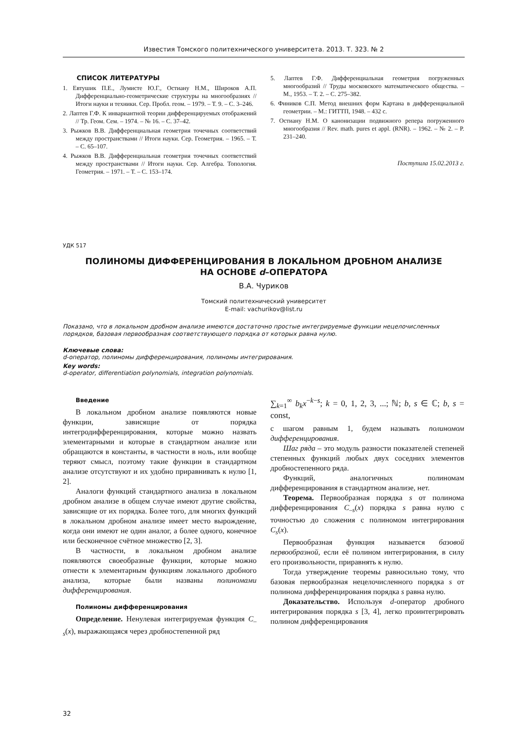Известия Томского политехнического университета. 2013. Т. 323. № 2
СПИСОК ЛИТЕРАТУРЫ
1. Евтушик П.Е., Лумисте Ю.Г., Остиану Н.М., Широков А.П. Дифференциально-геометрические структуры на многообразиях // Итоги науки и техники. Сер. Пробл. геом. – 1979. – Т. 9. – С. 3–246.
2. Лаптев Г.Ф. К инвариантной теории дифференцируемых отображений // Тр. Геом. Сем. – 1974. – № 16. – С. 37–42.
3. Рыжков В.В. Дифференциальная геометрия точечных соответствий между пространствами // Итоги науки. Сер. Геометрия. – 1965. – Т. – С. 65–107.
4. Рыжков В.В. Дифференциальная геометрия точечных соответствий между пространствами // Итоги науки. Сер. Алгебра. Топология. Геометрия. – 1971. – Т. – С. 153–174.
5. Лаптев Г.Ф. Дифференциальная геометрия погруженных многообразий // Труды московского математического общества. – М., 1953. – Т. 2. – С. 275–382.
6. Фиников С.П. Метод внешних форм Картана в дифференциальной геометрии. – М.: ГИТТП, 1948. – 432 с.
7. Остиану Н.М. О канонизации подвижного репера погруженного многообразия // Rev. math. pures et appl. (RNR). – 1962. – № 2. – P. 231–240.
Поступила 15.02.2013 г.
УДК 517
ПОЛИНОМЫ ДИФФЕРЕНЦИРОВАНИЯ В ЛОКАЛЬНОМ ДРОБНОМ АНАЛИЗЕ
НА ОСНОВЕ d–ОПЕРАТОРА
В.А. Чуриков
Томский политехнический университет
E-mail: vachurikov@list.ru
Показано, что в локальном дробном анализе имеются достаточно простые интегрируемые функции нецелочисленных порядков, базовая первообразная соответствующего порядка от которых равна нулю.
Ключевые слова:
d-оператор, полиномы дифференцирования, полиномы интегрирования.
Key words:
d-operator, differentiation polynomials, integration polynomials.
Введение
В локальном дробном анализе появляются новые функции, зависящие от порядка интегродифференцирования, которые можно назвать элементарными и которые в стандартном анализе или обращаются в константы, в частности в ноль, или вообще теряют смысл, поэтому такие функции в стандартном анализе отсутствуют и их удобно приравнивать к нулю [1, 2].
Аналоги функций стандартного анализа в локальном дробном анализе в общем случае имеют другие свойства, зависящие от их порядка. Более того, для многих функций в локальном дробном анализе имеет место вырождение, когда они имеют не один аналог, а более одного, конечное или бесконечное счётное множество [2, 3].
В частности, в локальном дробном анализе появляются своеобразные функции, которые можно отнести к элементарным функциям локального дробного анализа, которые были названы полиномами дифференцирования.
Полиномы дифференцирования
Определение. Ненулевая интегрируемая функция C<sub>–s</sub>(x), выражающаяся через дробностепенной ряд
∑<sub>k=1</sub><sup>∞</sup> b<sub>k</sub>x<sup>−k−s</sup>; k = 0, 1, 2, 3, ...; ℕ; b, s ∈ ℂ; b, s = const,
с шагом равным 1, будем называть полиномом дифференцирования.
Шаг ряда – это модуль разности показателей степеней степенных функций любых двух соседних элементов дробностепенного ряда.
Функций, аналогичных полиномам дифференцирования в стандартном анализе, нет.
Теорема. Первообразная порядка s от полинома дифференцирования C<sub>–s</sub>(x) порядка s равна нулю с точностью до сложения с полиномом интегрирования C<sub>s</sub>(x).
Первообразная функция называется базовой первообразной, если её полином интегрирования, в силу его произвольности, приравнять к нулю.
Тогда утверждение теоремы равносильно тому, что базовая первообразная нецелочисленного порядка s от полинома дифференцирования порядка s равна нулю.
Доказательство. Используя d-оператор дробного интегрирования порядка s [3, 4], легко проинтегрировать полином дифференцирования
32